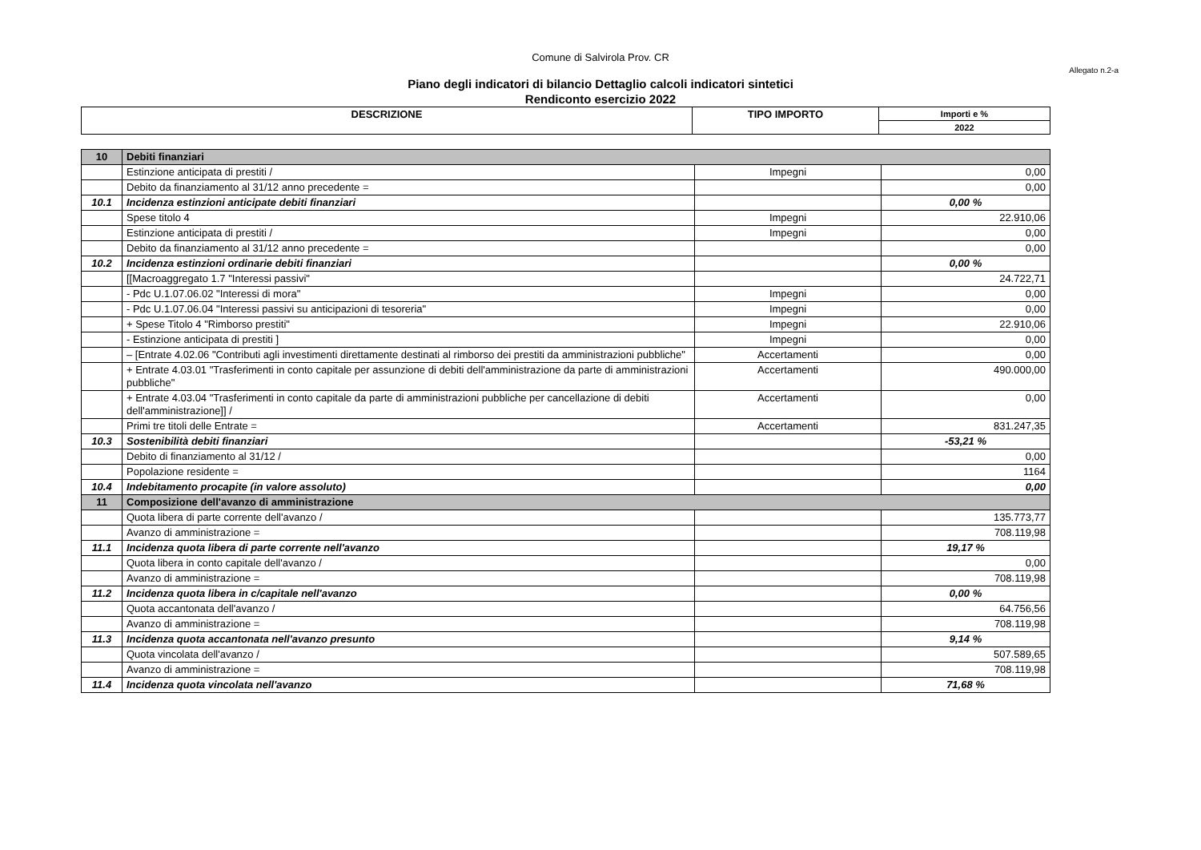Comune di Salvirola Prov. CR
Allegato n.2-a
Piano degli indicatori di bilancio Dettaglio calcoli indicatori sintetici
Rendiconto esercizio 2022
| DESCRIZIONE | TIPO IMPORTO | Importi e % |
| --- | --- | --- |
| | | 2022 |
| 10 | Debiti finanziari | | |
| | Estinzione anticipata di prestiti / | Impegni | 0,00 |
| | Debito da finanziamento al 31/12 anno precedente = | | 0,00 |
| 10.1 | Incidenza estinzioni anticipate debiti finanziari | | 0,00 % |
| | Spese titolo 4 | Impegni | 22.910,06 |
| | Estinzione anticipata di prestiti / | Impegni | 0,00 |
| | Debito da finanziamento al 31/12 anno precedente = | | 0,00 |
| 10.2 | Incidenza estinzioni ordinarie debiti finanziari | | 0,00 % |
| | [[Macroaggregato 1.7 "Interessi passivi" | | 24.722,71 |
| | - Pdc U.1.07.06.02 "Interessi di mora" | Impegni | 0,00 |
| | - Pdc U.1.07.06.04 "Interessi passivi su anticipazioni di tesoreria" | Impegni | 0,00 |
| | + Spese Titolo 4 "Rimborso prestiti" | Impegni | 22.910,06 |
| | - Estinzione anticipata di prestiti ] | Impegni | 0,00 |
| | – [Entrate 4.02.06 "Contributi agli investimenti direttamente destinati al rimborso dei prestiti da amministrazioni pubbliche" | Accertamenti | 0,00 |
| | + Entrate 4.03.01 "Trasferimenti in conto capitale per assunzione di debiti dell'amministrazione da parte di amministrazioni pubbliche" | Accertamenti | 490.000,00 |
| | + Entrate 4.03.04 "Trasferimenti in conto capitale da parte di amministrazioni pubbliche per cancellazione di debiti dell'amministrazione]] / | Accertamenti | 0,00 |
| | Primi tre titoli delle Entrate = | Accertamenti | 831.247,35 |
| 10.3 | Sostenibilità debiti finanziari | | -53,21 % |
| | Debito di finanziamento al 31/12 / | | 0,00 |
| | Popolazione residente = | | 1164 |
| 10.4 | Indebitamento procapite (in valore assoluto) | | 0,00 |
| 11 | Composizione dell'avanzo di amministrazione | | |
| | Quota libera di parte corrente dell'avanzo / | | 135.773,77 |
| | Avanzo di amministrazione = | | 708.119,98 |
| 11.1 | Incidenza quota libera di parte corrente nell'avanzo | | 19,17 % |
| | Quota libera in conto capitale dell'avanzo / | | 0,00 |
| | Avanzo di amministrazione = | | 708.119,98 |
| 11.2 | Incidenza quota libera in c/capitale nell'avanzo | | 0,00 % |
| | Quota accantonata dell'avanzo / | | 64.756,56 |
| | Avanzo di amministrazione = | | 708.119,98 |
| 11.3 | Incidenza quota accantonata nell'avanzo presunto | | 9,14 % |
| | Quota vincolata dell'avanzo / | | 507.589,65 |
| | Avanzo di amministrazione = | | 708.119,98 |
| 11.4 | Incidenza quota vincolata nell'avanzo | | 71,68 % |